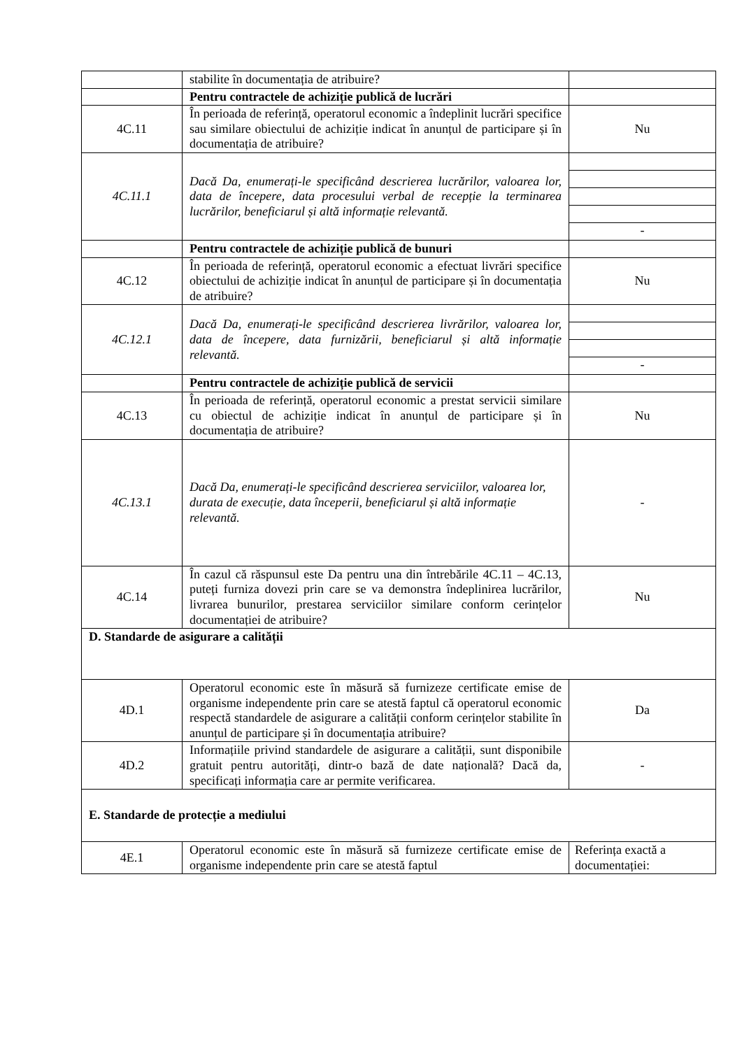| | stabilite în documentația de atribuire? | |
| | Pentru contractele de achiziție publică de lucrări | |
| 4C.11 | În perioada de referință, operatorul economic a îndeplinit lucrări specifice sau similare obiectului de achiziție indicat în anunțul de participare și în documentația de atribuire? | Nu |
| 4C.11.1 | Dacă Da, enumerați-le specificând descrierea lucrărilor, valoarea lor, data de începere, data procesului verbal de recepție la terminarea lucrărilor, beneficiarul și altă informație relevantă. | - |
| | Pentru contractele de achiziție publică de bunuri | |
| 4C.12 | În perioada de referință, operatorul economic a efectuat livrări specifice obiectului de achiziție indicat în anunțul de participare și în documentația de atribuire? | Nu |
| 4C.12.1 | Dacă Da, enumerați-le specificând descrierea livrărilor, valoarea lor, data de începere, data furnizării, beneficiarul și altă informație relevantă. | - |
| | Pentru contractele de achiziție publică de servicii | |
| 4C.13 | În perioada de referință, operatorul economic a prestat servicii similare cu obiectul de achiziție indicat în anunțul de participare și în documentația de atribuire? | Nu |
| 4C.13.1 | Dacă Da, enumerați-le specificând descrierea serviciilor, valoarea lor, durata de execuție, data începerii, beneficiarul și altă informație relevantă. | - |
| 4C.14 | În cazul că răspunsul este Da pentru una din întrebările 4C.11 – 4C.13, puteți furniza dovezi prin care se va demonstra îndeplinirea lucrărilor, livrarea bunurilor, prestarea serviciilor similare conform cerințelor documentației de atribuire? | Nu |
| D. Standarde de asigurare a calității | | |
| 4D.1 | Operatorul economic este în măsură să furnizeze certificate emise de organisme independente prin care se atestă faptul că operatorul economic respectă standardele de asigurare a calității conform cerințelor stabilite în anunțul de participare și în documentația atribuire? | Da |
| 4D.2 | Informațiile privind standardele de asigurare a calității, sunt disponibile gratuit pentru autorități, dintr-o bază de date națională? Dacă da, specificați informația care ar permite verificarea. | - |
| E. Standarde de protecție a mediului | | |
| 4E.1 | Operatorul economic este în măsură să furnizeze certificate emise de organisme independente prin care se atestă faptul | Referința exactă a documentației: |